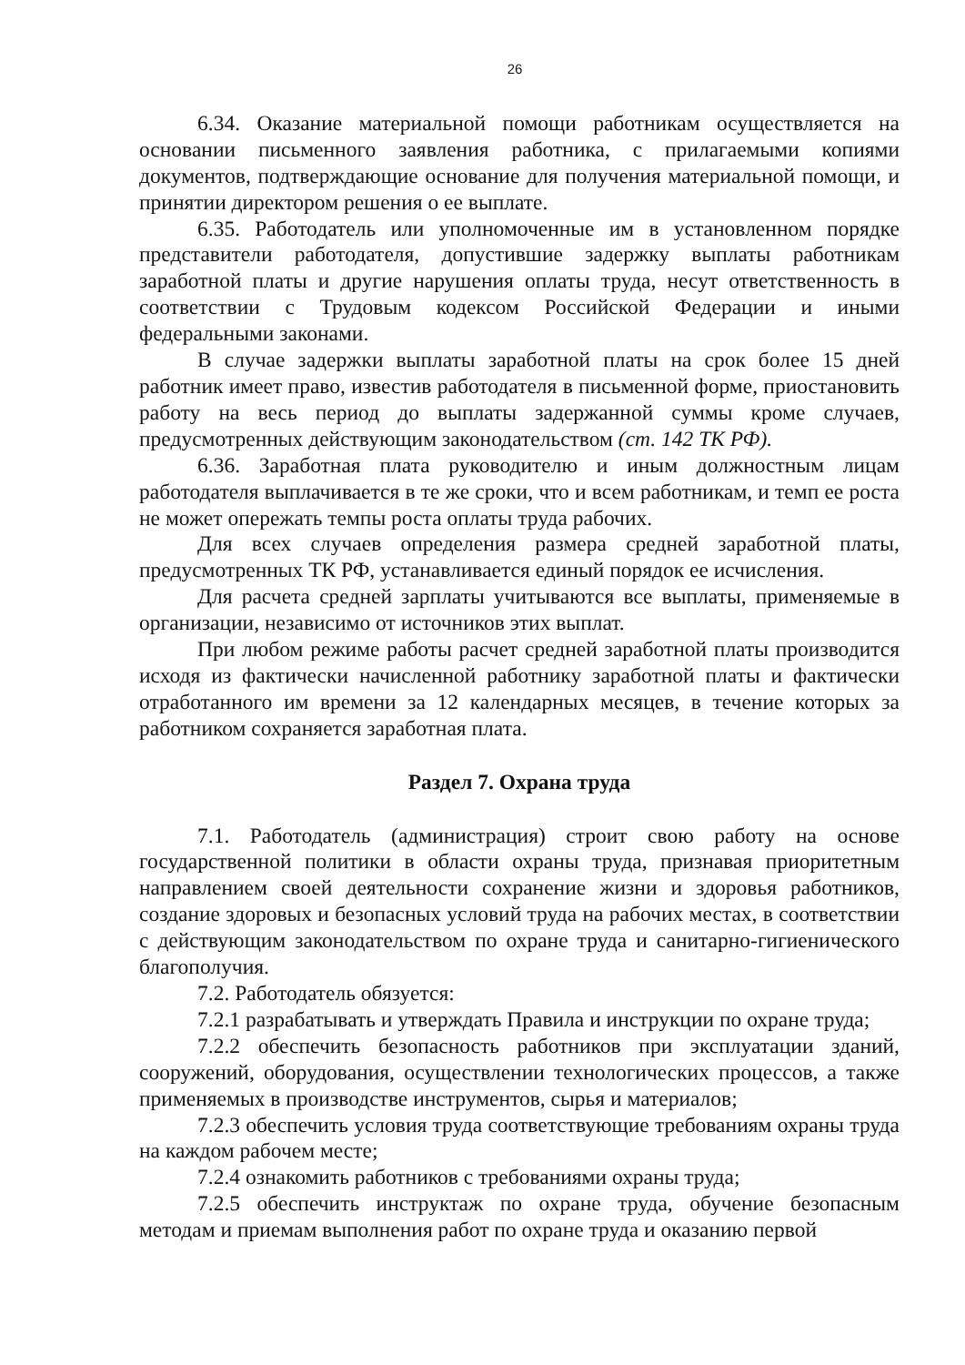26
6.34. Оказание материальной помощи работникам осуществляется на основании письменного заявления работника, с прилагаемыми копиями документов, подтверждающие основание для получения материальной помощи, и принятии директором решения о ее выплате.
6.35. Работодатель или уполномоченные им в установленном порядке представители работодателя, допустившие задержку выплаты работникам заработной платы и другие нарушения оплаты труда, несут ответственность в соответствии с Трудовым кодексом Российской Федерации и иными федеральными законами.
В случае задержки выплаты заработной платы на срок более 15 дней работник имеет право, известив работодателя в письменной форме, приостановить работу на весь период до выплаты задержанной суммы кроме случаев, предусмотренных действующим законодательством (ст. 142 ТК РФ).
6.36. Заработная плата руководителю и иным должностным лицам работодателя выплачивается в те же сроки, что и всем работникам, и темп ее роста не может опережать темпы роста оплаты труда рабочих.
Для всех случаев определения размера средней заработной платы, предусмотренных ТК РФ, устанавливается единый порядок ее исчисления.
Для расчета средней зарплаты учитываются все выплаты, применяемые в организации, независимо от источников этих выплат.
При любом режиме работы расчет средней заработной платы производится исходя из фактически начисленной работнику заработной платы и фактически отработанного им времени за 12 календарных месяцев, в течение которых за работником сохраняется заработная плата.
Раздел 7. Охрана труда
7.1. Работодатель (администрация) строит свою работу на основе государственной политики в области охраны труда, признавая приоритетным направлением своей деятельности сохранение жизни и здоровья работников, создание здоровых и безопасных условий труда на рабочих местах, в соответствии с действующим законодательством по охране труда и санитарно-гигиенического благополучия.
7.2. Работодатель обязуется:
7.2.1 разрабатывать и утверждать Правила и инструкции по охране труда;
7.2.2 обеспечить безопасность работников при эксплуатации зданий, сооружений, оборудования, осуществлении технологических процессов, а также применяемых в производстве инструментов, сырья и материалов;
7.2.3 обеспечить условия труда соответствующие требованиям охраны труда на каждом рабочем месте;
7.2.4 ознакомить работников с требованиями охраны труда;
7.2.5 обеспечить инструктаж по охране труда, обучение безопасным методам и приемам выполнения работ по охране труда и оказанию первой